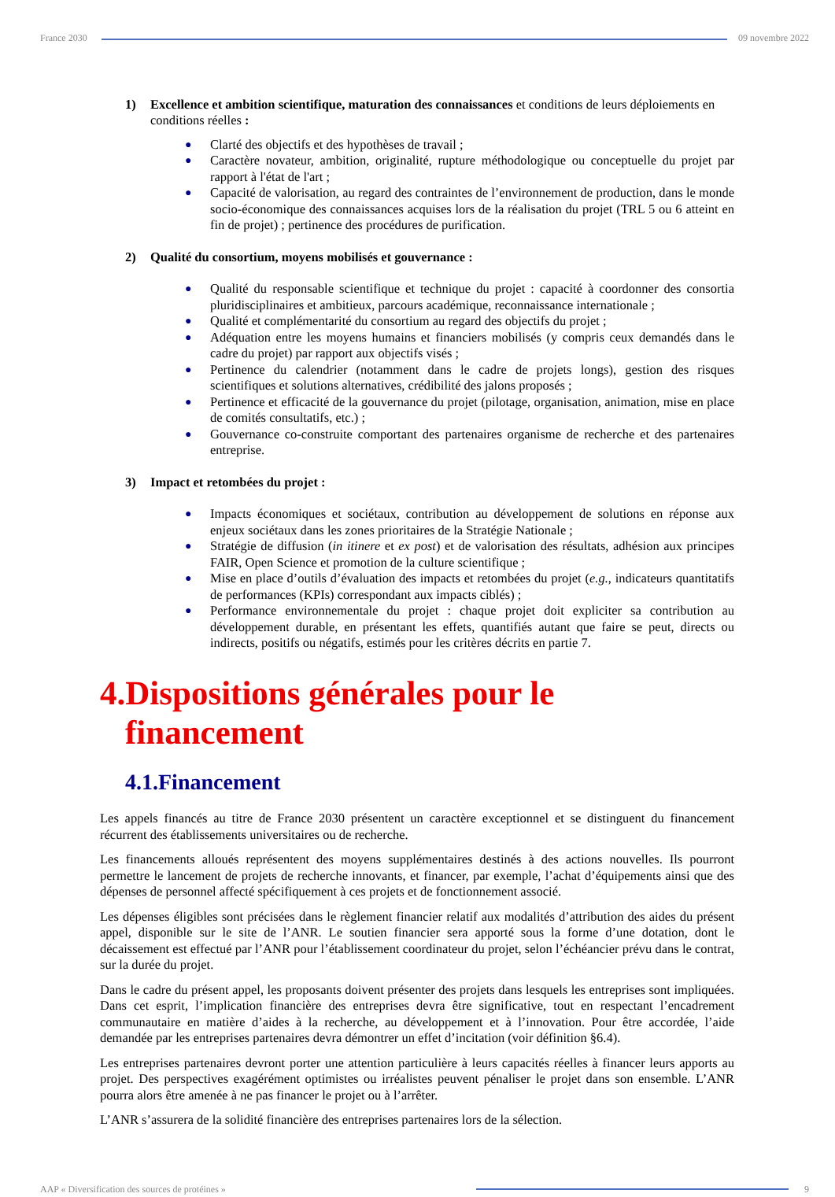France 2030 09 novembre 2022
1) Excellence et ambition scientifique, maturation des connaissances et conditions de leurs déploiements en conditions réelles :
● Clarté des objectifs et des hypothèses de travail ;
● Caractère novateur, ambition, originalité, rupture méthodologique ou conceptuelle du projet par rapport à l'état de l'art ;
● Capacité de valorisation, au regard des contraintes de l’environnement de production, dans le monde socio-économique des connaissances acquises lors de la réalisation du projet (TRL 5 ou 6 atteint en fin de projet) ; pertinence des procédures de purification.
2) Qualité du consortium, moyens mobilisés et gouvernance :
● Qualité du responsable scientifique et technique du projet : capacité à coordonner des consortia pluridisciplinaires et ambitieux, parcours académique, reconnaissance internationale ;
● Qualité et complémentarité du consortium au regard des objectifs du projet ;
● Adéquation entre les moyens humains et financiers mobilisés (y compris ceux demandés dans le cadre du projet) par rapport aux objectifs visés ;
● Pertinence du calendrier (notamment dans le cadre de projets longs), gestion des risques scientifiques et solutions alternatives, crédibilité des jalons proposés ;
● Pertinence et efficacité de la gouvernance du projet (pilotage, organisation, animation, mise en place de comités consultatifs, etc.) ;
● Gouvernance co-construite comportant des partenaires organisme de recherche et des partenaires entreprise.
3) Impact et retombées du projet :
● Impacts économiques et sociétaux, contribution au développement de solutions en réponse aux enjeux sociétaux dans les zones prioritaires de la Stratégie Nationale ;
● Stratégie de diffusion (in itinere et ex post) et de valorisation des résultats, adhésion aux principes FAIR, Open Science et promotion de la culture scientifique ;
● Mise en place d’outils d’évaluation des impacts et retombées du projet (e.g., indicateurs quantitatifs de performances (KPIs) correspondant aux impacts ciblés) ;
● Performance environnementale du projet : chaque projet doit expliciter sa contribution au développement durable, en présentant les effets, quantifiés autant que faire se peut, directs ou indirects, positifs ou négatifs, estimés pour les critères décrits en partie 7.
4.Dispositions générales pour le
financement
4.1.Financement
Les appels financés au titre de France 2030 présentent un caractère exceptionnel et se distinguent du financement récurrent des établissements universitaires ou de recherche.
Les financements alloués représentent des moyens supplémentaires destinés à des actions nouvelles. Ils pourront permettre le lancement de projets de recherche innovants, et financer, par exemple, l’achat d’équipements ainsi que des dépenses de personnel affecté spécifiquement à ces projets et de fonctionnement associé.
Les dépenses éligibles sont précisées dans le règlement financier relatif aux modalités d’attribution des aides du présent appel, disponible sur le site de l’ANR. Le soutien financier sera apporté sous la forme d’une dotation, dont le décaissement est effectué par l’ANR pour l’établissement coordinateur du projet, selon l’échéancier prévu dans le contrat, sur la durée du projet.
Dans le cadre du présent appel, les proposants doivent présenter des projets dans lesquels les entreprises sont impliquées. Dans cet esprit, l’implication financière des entreprises devra être significative, tout en respectant l’encadrement communautaire en matière d’aides à la recherche, au développement et à l’innovation. Pour être accordée, l’aide demandée par les entreprises partenaires devra démontrer un effet d’incitation (voir définition §6.4).
Les entreprises partenaires devront porter une attention particulière à leurs capacités réelles à financer leurs apports au projet. Des perspectives exagérément optimistes ou irréalistes peuvent pénaliser le projet dans son ensemble. L’ANR pourra alors être amenée à ne pas financer le projet ou à l’arrêter.
L’ANR s’assurera de la solidité financière des entreprises partenaires lors de la sélection.
AAP « Diversification des sources de protéines »
9